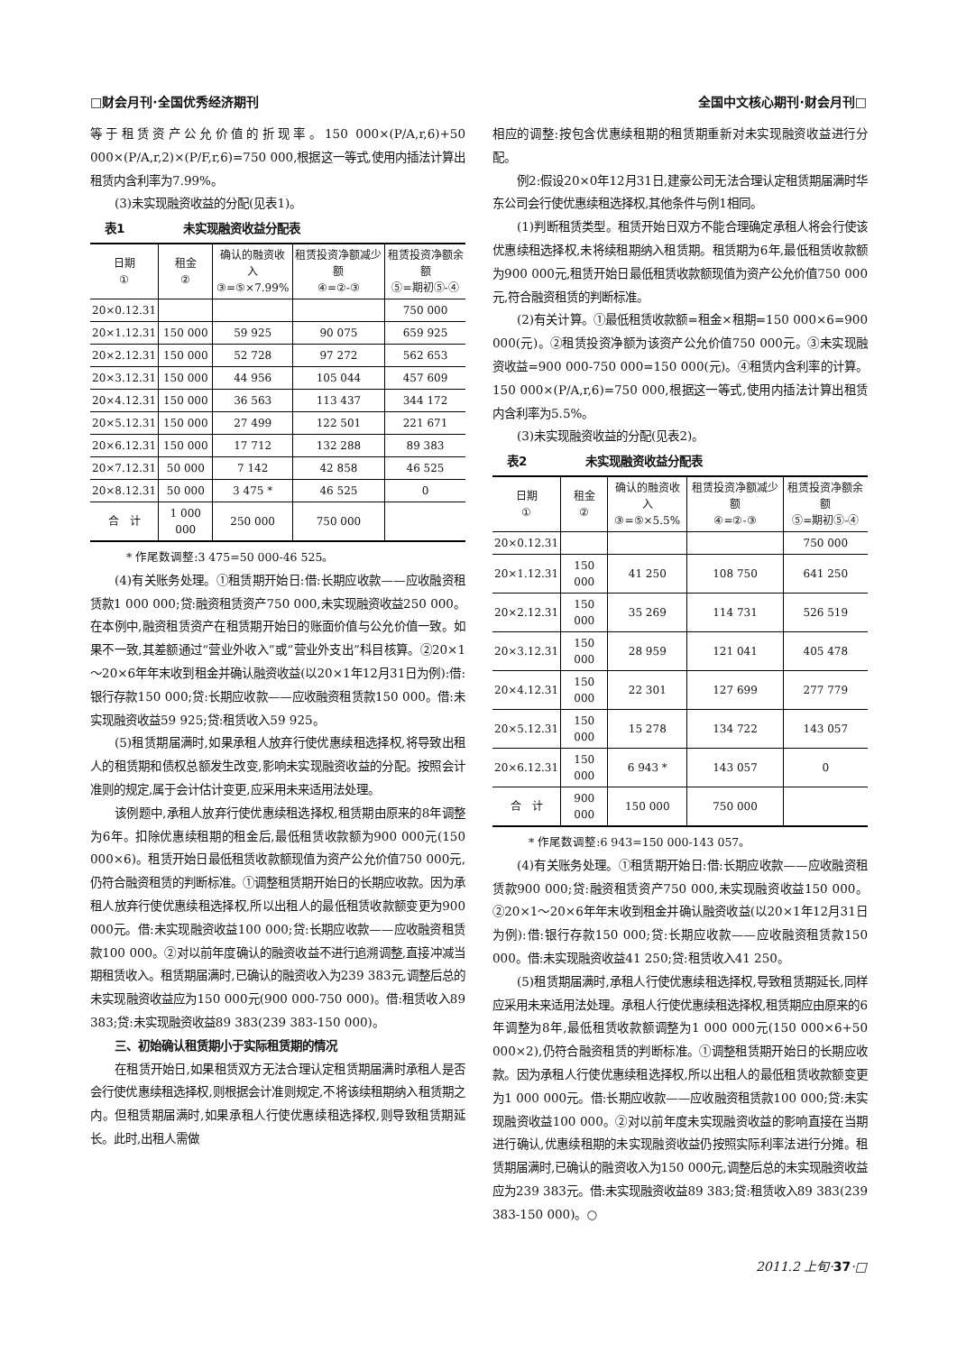□财会月刊·全国优秀经济期刊 全国中文核心期刊·财会月刊□
等于租赁资产公允价值的折现率。150 000×(P/A,r,6)+50 000×(P/A,r,2)×(P/F,r,6)=750 000,根据这一等式,使用内插法计算出租赁内含利率为7.99%。
(3)未实现融资收益的分配(见表1)。
表1　　　　　未实现融资收益分配表
| 日期 ① | 租金 ② | 确认的融资收入 ③=⑤×7.99% | 租赁投资净额减少额 ④=②-③ | 租赁投资净额余额 ⑤=期初⑤-④ |
| --- | --- | --- | --- | --- |
| 20×0.12.31 | | | | 750 000 |
| 20×1.12.31 | 150 000 | 59 925 | 90 075 | 659 925 |
| 20×2.12.31 | 150 000 | 52 728 | 97 272 | 562 653 |
| 20×3.12.31 | 150 000 | 44 956 | 105 044 | 457 609 |
| 20×4.12.31 | 150 000 | 36 563 | 113 437 | 344 172 |
| 20×5.12.31 | 150 000 | 27 499 | 122 501 | 221 671 |
| 20×6.12.31 | 150 000 | 17 712 | 132 288 | 89 383 |
| 20×7.12.31 | 50 000 | 7 142 | 42 858 | 46 525 |
| 20×8.12.31 | 50 000 | 3 475 * | 46 525 | 0 |
| 合 计 | 1 000 000 | 250 000 | 750 000 | |
* 作尾数调整:3 475=50 000-46 525。
(4)有关账务处理。①租赁期开始日:借:长期应收款——应收融资租赁款1 000 000;贷:融资租赁资产750 000,未实现融资收益250 000。在本例中,融资租赁资产在租赁期开始日的账面价值与公允价值一致。如果不一致,其差额通过“营业外收入”或“营业外支出”科目核算。②20×1～20×6年年末收到租金并确认融资收益(以20×1年12月31日为例):借:银行存款150 000;贷:长期应收款——应收融资租赁款150 000。借:未实现融资收益59 925;贷:租赁收入59 925。
(5)租赁期届满时,如果承租人放弃行使优惠续租选择权,将导致出租人的租赁期和债权总额发生改变,影响未实现融资收益的分配。按照会计准则的规定,属于会计估计变更,应采用未来适用法处理。
该例题中,承租人放弃行使优惠续租选择权,租赁期由原来的8年调整为6年。扣除优惠续租期的租金后,最低租赁收款额为900 000元(150 000×6)。租赁开始日最低租赁收款额现值为资产公允价值750 000元,仍符合融资租赁的判断标准。①调整租赁期开始日的长期应收款。因为承租人放弃行使优惠续租选择权,所以出租人的最低租赁收款额变更为900 000元。借:未实现融资收益100 000;贷:长期应收款——应收融资租赁款100 000。②对以前年度确认的融资收益不进行追溯调整,直接冲减当期租赁收入。租赁期届满时,已确认的融资收入为239 383元,调整后总的未实现融资收益应为150 000元(900 000-750 000)。借:租赁收入89 383;贷:未实现融资收益89 383(239 383-150 000)。
三、初始确认租赁期小于实际租赁期的情况
在租赁开始日,如果租赁双方无法合理认定租赁期届满时承租人是否会行使优惠续租选择权,则根据会计准则规定,不将该续租期纳入租赁期之内。但租赁期届满时,如果承租人行使优惠续租选择权,则导致租赁期延长。此时,出租人需做
相应的调整:按包含优惠续租期的租赁期重新对未实现融资收益进行分配。
例2:假设20×0年12月31日,建豪公司无法合理认定租赁期届满时华东公司会行使优惠续租选择权,其他条件与例1相同。
(1)判断租赁类型。租赁开始日双方不能合理确定承租人将会行使该优惠续租选择权,未将续租期纳入租赁期。租赁期为6年,最低租赁收款额为900 000元,租赁开始日最低租赁收款额现值为资产公允价值750 000元,符合融资租赁的判断标准。
(2)有关计算。①最低租赁收款额=租金×租期=150 000×6=900 000(元)。②租赁投资净额为该资产公允价值750 000元。③未实现融资收益=900 000-750 000=150 000(元)。④租赁内含利率的计算。150 000×(P/A,r,6)=750 000,根据这一等式,使用内插法计算出租赁内含利率为5.5%。
(3)未实现融资收益的分配(见表2)。
表2　　　　　未实现融资收益分配表
| 日期 ① | 租金 ② | 确认的融资收入 ③=⑤×5.5% | 租赁投资净额减少额 ④=②-③ | 租赁投资净额余额 ⑤=期初⑤-④ |
| --- | --- | --- | --- | --- |
| 20×0.12.31 | | | | 750 000 |
| 20×1.12.31 | 150 000 | 41 250 | 108 750 | 641 250 |
| 20×2.12.31 | 150 000 | 35 269 | 114 731 | 526 519 |
| 20×3.12.31 | 150 000 | 28 959 | 121 041 | 405 478 |
| 20×4.12.31 | 150 000 | 22 301 | 127 699 | 277 779 |
| 20×5.12.31 | 150 000 | 15 278 | 134 722 | 143 057 |
| 20×6.12.31 | 150 000 | 6 943 * | 143 057 | 0 |
| 合 计 | 900 000 | 150 000 | 750 000 | |
* 作尾数调整:6 943=150 000-143 057。
(4)有关账务处理。①租赁期开始日:借:长期应收款——应收融资租赁款900 000;贷:融资租赁资产750 000,未实现融资收益150 000。②20×1～20×6年年末收到租金并确认融资收益(以20×1年12月31日为例):借:银行存款150 000;贷:长期应收款——应收融资租赁款150 000。借:未实现融资收益41 250;贷:租赁收入41 250。
(5)租赁期届满时,承租人行使优惠续租选择权,导致租赁期延长,同样应采用未来适用法处理。承租人行使优惠续租选择权,租赁期应由原来的6年调整为8年,最低租赁收款额调整为1 000 000元(150 000×6+50 000×2),仍符合融资租赁的判断标准。①调整租赁期开始日的长期应收款。因为承租人行使优惠续租选择权,所以出租人的最低租赁收款额变更为1 000 000元。借:长期应收款——应收融资租赁款100 000;贷:未实现融资收益100 000。②对以前年度未实现融资收益的影响直接在当期进行确认,优惠续租期的未实现融资收益仍按照实际利率法进行分摊。租赁期届满时,已确认的融资收入为150 000元,调整后总的未实现融资收益应为239 383元。借:未实现融资收益89 383;贷:租赁收入89 383(239 383-150 000)。○
2011.2 上旬·37·□